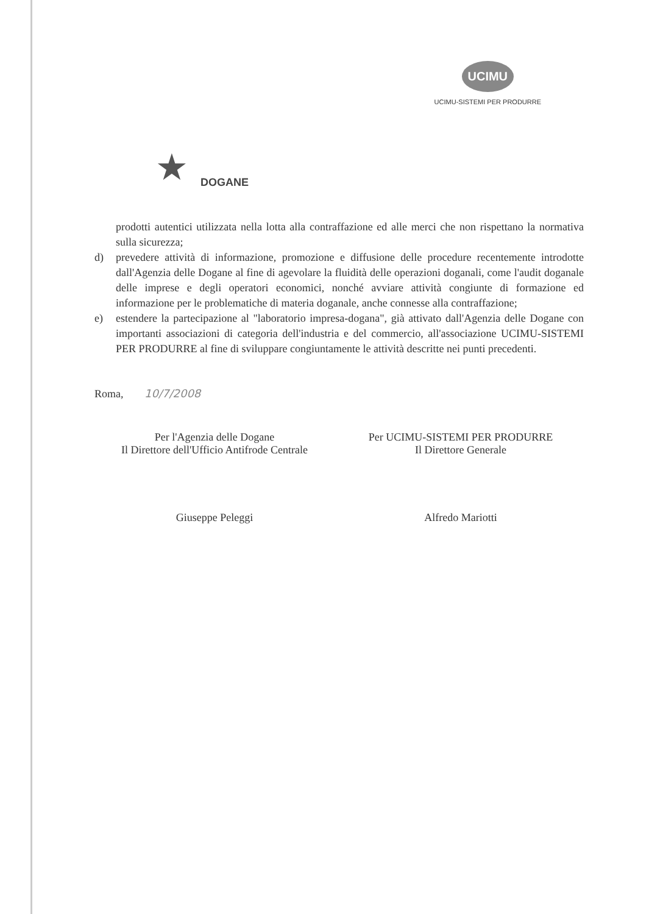★ DOGANE
UCIMU
UCIMU-SISTEMI PER PRODURRE
prodotti autentici utilizzata nella lotta alla contraffazione ed alle merci che non rispettano la normativa sulla sicurezza;
d) prevedere attività di informazione, promozione e diffusione delle procedure recentemente introdotte dall'Agenzia delle Dogane al fine di agevolare la fluidità delle operazioni doganali, come l'audit doganale delle imprese e degli operatori economici, nonché avviare attività congiunte di formazione ed informazione per le problematiche di materia doganale, anche connesse alla contraffazione;
e) estendere la partecipazione al "laboratorio impresa-dogana", già attivato dall'Agenzia delle Dogane con importanti associazioni di categoria dell'industria e del commercio, all'associazione UCIMU-SISTEMI PER PRODURRE al fine di sviluppare congiuntamente le attività descritte nei punti precedenti.
Roma, 10/7/2008
Per l'Agenzia delle Dogane
Il Direttore dell'Ufficio Antifrode Centrale
Giuseppe Peleggi
Per UCIMU-SISTEMI PER PRODURRE
Il Direttore Generale
Alfredo Mariotti